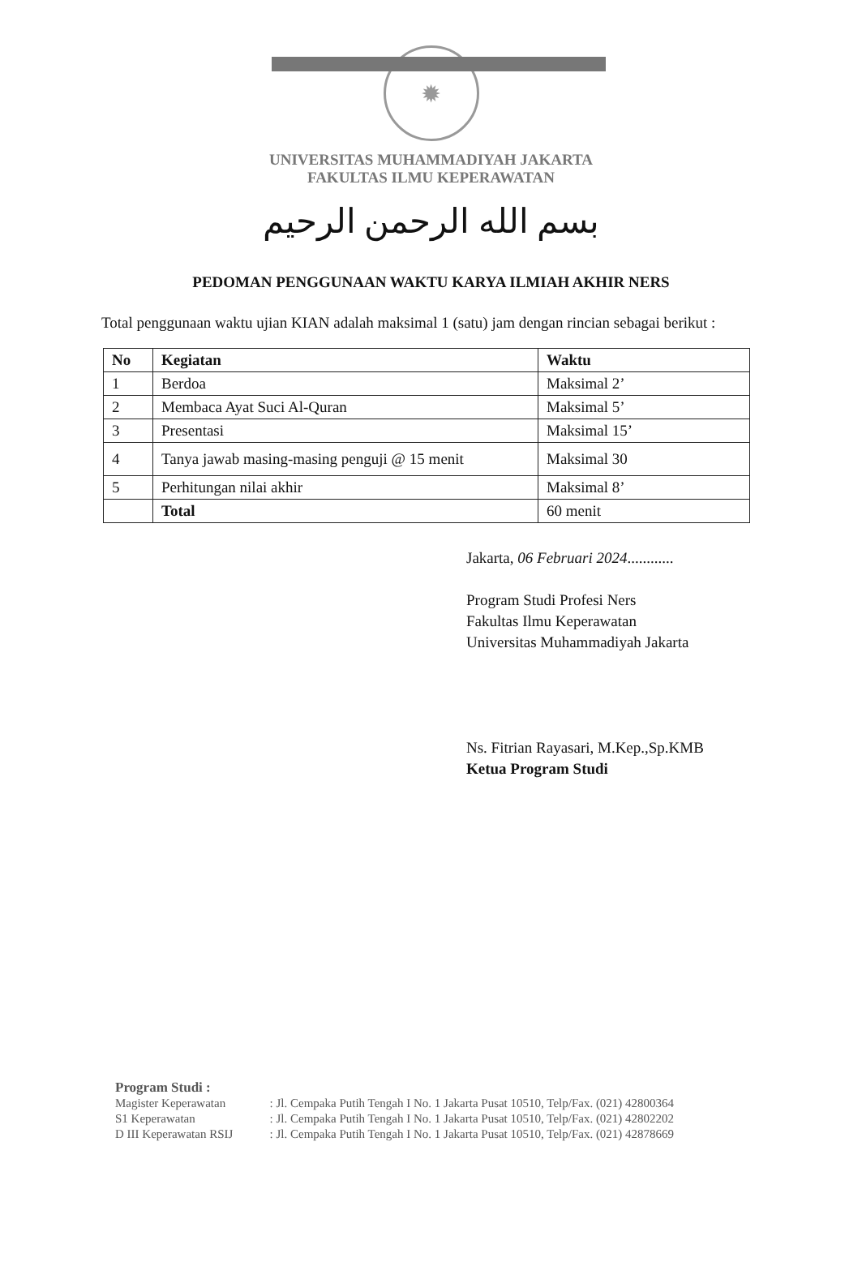✹
UNIVERSITAS MUHAMMADIYAH JAKARTA
FAKULTAS ILMU KEPERAWATAN
بسم الله الرحمن الرحيم
PEDOMAN PENGGUNAAN WAKTU KARYA ILMIAH AKHIR NERS
Total penggunaan waktu ujian KIAN adalah maksimal 1 (satu) jam dengan rincian sebagai berikut :
| No | Kegiatan | Waktu |
| --- | --- | --- |
| 1 | Berdoa | Maksimal 2’ |
| 2 | Membaca Ayat Suci Al-Quran | Maksimal 5’ |
| 3 | Presentasi | Maksimal 15’ |
| 4 | Tanya jawab masing-masing penguji @ 15 menit | Maksimal 30 |
| 5 | Perhitungan nilai akhir | Maksimal 8’ |
| | Total | 60 menit |
Jakarta, 06 Februari 2024............
Program Studi Profesi Ners
Fakultas Ilmu Keperawatan
Universitas Muhammadiyah Jakarta
Ns. Fitrian Rayasari, M.Kep.,Sp.KMB
Ketua Program Studi
Program Studi :
| Magister Keperawatan | : Jl. Cempaka Putih Tengah I No. 1 Jakarta Pusat 10510, Telp/Fax. (021) 42800364 |
| S1 Keperawatan | : Jl. Cempaka Putih Tengah I No. 1 Jakarta Pusat 10510, Telp/Fax. (021) 42802202 |
| D III Keperawatan RSIJ | : Jl. Cempaka Putih Tengah I No. 1 Jakarta Pusat 10510, Telp/Fax. (021) 42878669 |